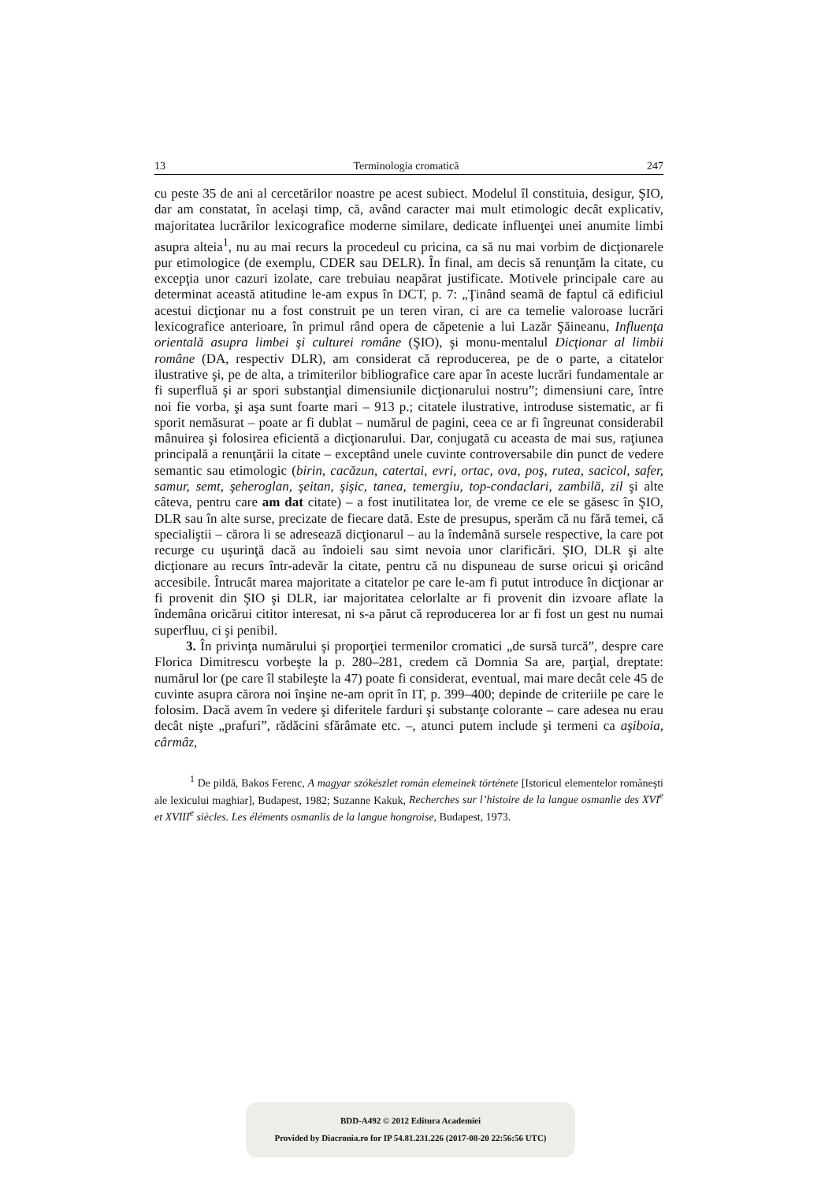13 Terminologia cromatică 247
cu peste 35 de ani al cercetărilor noastre pe acest subiect. Modelul îl constituia, desigur, ŞIO, dar am constatat, în acelaşi timp, că, având caracter mai mult etimologic decât explicativ, majoritatea lucrărilor lexicografice moderne similare, dedicate influenţei unei anumite limbi asupra alteia<sup>1</sup>, nu au mai recurs la procedeul cu pricina, ca să nu mai vorbim de dicţionarele pur etimologice (de exemplu, CDER sau DELR). În final, am decis să renunţăm la citate, cu excepţia unor cazuri izolate, care trebuiau neapărat justificate. Motivele principale care au determinat această atitudine le-am expus în DCT, p. 7: „Ţinând seamă de faptul că edificiul acestui dicţionar nu a fost construit pe un teren viran, ci are ca temelie valoroase lucrări lexicografice anterioare, în primul rând opera de căpetenie a lui Lazăr Şăineanu, Influenţa orientală asupra limbei şi culturei române (ŞIO), şi monu-mentalul Dicţionar al limbii române (DA, respectiv DLR), am considerat că reproducerea, pe de o parte, a citatelor ilustrative şi, pe de alta, a trimiterilor bibliografice care apar în aceste lucrări fundamentale ar fi superfluă şi ar spori substanţial dimensiunile dicţionarului nostru”; dimensiuni care, între noi fie vorba, şi aşa sunt foarte mari – 913 p.; citatele ilustrative, introduse sistematic, ar fi sporit nemăsurat – poate ar fi dublat – numărul de pagini, ceea ce ar fi îngreunat considerabil mânuirea şi folosirea eficientă a dicţionarului. Dar, conjugată cu aceasta de mai sus, raţiunea principală a renunţării la citate – exceptând unele cuvinte controversabile din punct de vedere semantic sau etimologic (birin, cacăzun, catertai, evri, ortac, ova, poş, rutea, sacicol, safer, samur, semt, şeheroglan, şeitan, şişic, tanea, temergiu, top-condaclari, zambilă, zil şi alte câteva, pentru care am dat citate) – a fost inutilitatea lor, de vreme ce ele se găsesc în ŞIO, DLR sau în alte surse, precizate de fiecare dată. Este de presupus, sperăm că nu fără temei, că specialiştii – cărora li se adresează dicţionarul – au la îndemână sursele respective, la care pot recurge cu uşurinţă dacă au îndoieli sau simt nevoia unor clarificări. ŞIO, DLR şi alte dicţionare au recurs într-adevăr la citate, pentru că nu dispuneau de surse oricui şi oricând accesibile. Întrucât marea majoritate a citatelor pe care le-am fi putut introduce în dicţionar ar fi provenit din ŞIO şi DLR, iar majoritatea celorlalte ar fi provenit din izvoare aflate la îndemâna oricărui cititor interesat, ni s-a părut că reproducerea lor ar fi fost un gest nu numai superfluu, ci şi penibil.
3. În privinţa numărului şi proporţiei termenilor cromatici „de sursă turcă”, despre care Florica Dimitrescu vorbeşte la p. 280–281, credem că Domnia Sa are, parţial, dreptate: numărul lor (pe care îl stabileşte la 47) poate fi considerat, eventual, mai mare decât cele 45 de cuvinte asupra cărora noi înşine ne-am oprit în IT, p. 399–400; depinde de criteriile pe care le folosim. Dacă avem în vedere şi diferitele farduri şi substanţe colorante – care adesea nu erau decât nişte „prafuri”, rădăcini sfărâmate etc. –, atunci putem include şi termeni ca aşiboia, cârmâz,
<sup>1</sup> De pildă, Bakos Ferenc, A magyar szókészlet román elemeinek története [Istoricul elementelor româneşti ale lexicului maghiar], Budapest, 1982; Suzanne Kakuk, Recherches sur l’histoire de la langue osmanlie des XVI<sup>e</sup> et XVIII<sup>e</sup> siècles. Les éléments osmanlis de la langue hongroise, Budapest, 1973.
BDD-A492 © 2012 Editura Academiei
Provided by Diacronia.ro for IP 54.81.231.226 (2017-08-20 22:56:56 UTC)